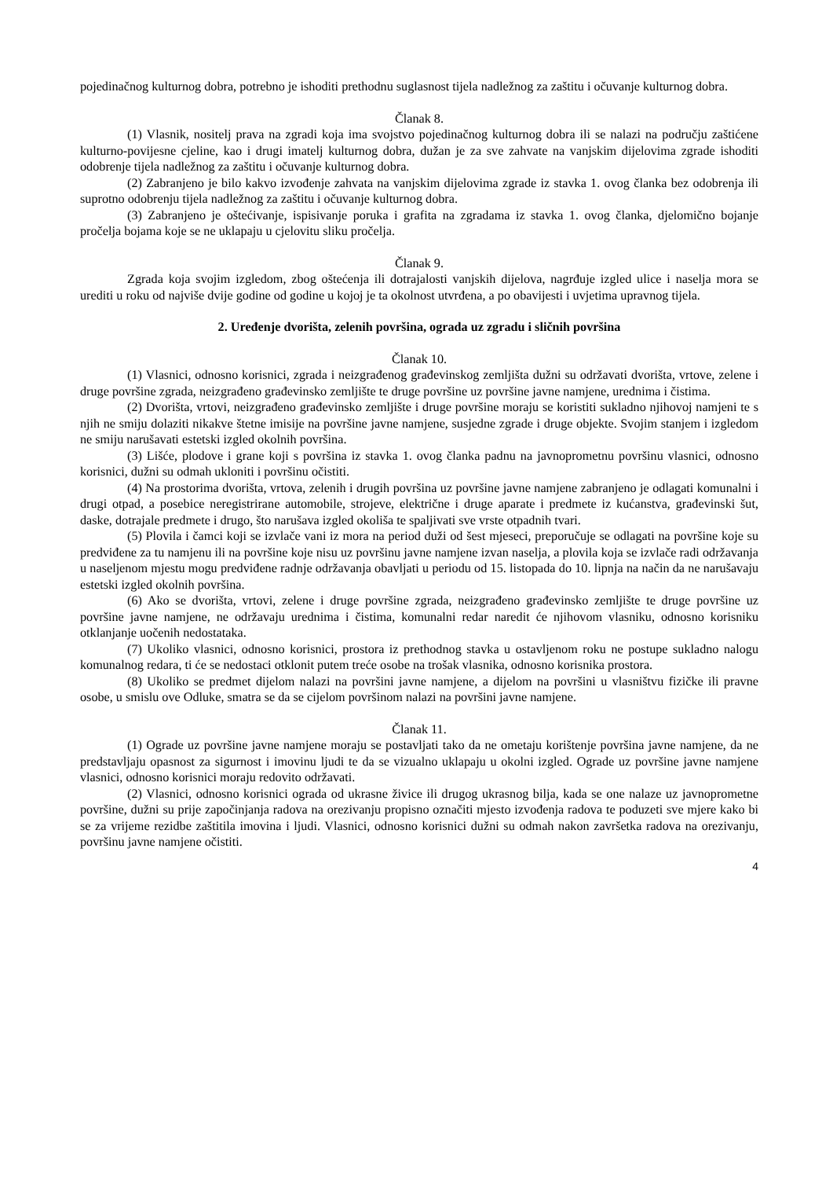pojedinačnog kulturnog dobra, potrebno je ishoditi prethodnu suglasnost tijela nadležnog za zaštitu i očuvanje kulturnog dobra.
Članak 8.
(1) Vlasnik, nositelj prava na zgradi koja ima svojstvo pojedinačnog kulturnog dobra ili se nalazi na području zaštićene kulturno-povijesne cjeline, kao i drugi imatelj kulturnog dobra, dužan je za sve zahvate na vanjskim dijelovima zgrade ishoditi odobrenje tijela nadležnog za zaštitu i očuvanje kulturnog dobra.
(2) Zabranjeno je bilo kakvo izvođenje zahvata na vanjskim dijelovima zgrade iz stavka 1. ovog članka bez odobrenja ili suprotno odobrenju tijela nadležnog za zaštitu i očuvanje kulturnog dobra.
(3) Zabranjeno je oštećivanje, ispisivanje poruka i grafita na zgradama iz stavka 1. ovog članka, djelomično bojanje pročelja bojama koje se ne uklapaju u cjelovitu sliku pročelja.
Članak 9.
Zgrada koja svojim izgledom, zbog oštećenja ili dotrajalosti vanjskih dijelova, nagrđuje izgled ulice i naselja mora se urediti u roku od najviše dvije godine od godine u kojoj je ta okolnost utvrđena, a po obavijesti i uvjetima upravnog tijela.
2. Uređenje dvorišta, zelenih površina, ograda uz zgradu i sličnih površina
Članak 10.
(1) Vlasnici, odnosno korisnici, zgrada i neizgrađenog građevinskog zemljišta dužni su održavati dvorišta, vrtove, zelene i druge površine zgrada, neizgrađeno građevinsko zemljište te druge površine uz površine javne namjene, urednima i čistima.
(2) Dvorišta, vrtovi, neizgrađeno građevinsko zemljište i druge površine moraju se koristiti sukladno njihovoj namjeni te s njih ne smiju dolaziti nikakve štetne imisije na površine javne namjene, susjedne zgrade i druge objekte. Svojim stanjem i izgledom ne smiju narušavati estetski izgled okolnih površina.
(3) Lišće, plodove i grane koji s površina iz stavka 1. ovog članka padnu na javnoprometnu površinu vlasnici, odnosno korisnici, dužni su odmah ukloniti i površinu očistiti.
(4) Na prostorima dvorišta, vrtova, zelenih i drugih površina uz površine javne namjene zabranjeno je odlagati komunalni i drugi otpad, a posebice neregistrirane automobile, strojeve, električne i druge aparate i predmete iz kućanstva, građevinski šut, daske, dotrajale predmete i drugo, što narušava izgled okoliša te spaljivati sve vrste otpadnih tvari.
(5) Plovila i čamci koji se izvlače vani iz mora na period duži od šest mjeseci, preporučuje se odlagati na površine koje su predviđene za tu namjenu ili na površine koje nisu uz površinu javne namjene izvan naselja, a plovila koja se izvlače radi održavanja u naseljenom mjestu mogu predviđene radnje održavanja obavljati u periodu od 15. listopada do 10. lipnja na način da ne narušavaju estetski izgled okolnih površina.
(6) Ako se dvorišta, vrtovi, zelene i druge površine zgrada, neizgrađeno građevinsko zemljište te druge površine uz površine javne namjene, ne održavaju urednima i čistima, komunalni redar naredit će njihovom vlasniku, odnosno korisniku otklanjanje uočenih nedostataka.
(7) Ukoliko vlasnici, odnosno korisnici, prostora iz prethodnog stavka u ostavljenom roku ne postupe sukladno nalogu komunalnog redara, ti će se nedostaci otklonit putem treće osobe na trošak vlasnika, odnosno korisnika prostora.
(8) Ukoliko se predmet dijelom nalazi na površini javne namjene, a dijelom na površini u vlasništvu fizičke ili pravne osobe, u smislu ove Odluke, smatra se da se cijelom površinom nalazi na površini javne namjene.
Članak 11.
(1) Ograde uz površine javne namjene moraju se postavljati tako da ne ometaju korištenje površina javne namjene, da ne predstavljaju opasnost za sigurnost i imovinu ljudi te da se vizualno uklapaju u okolni izgled. Ograde uz površine javne namjene vlasnici, odnosno korisnici moraju redovito održavati.
(2) Vlasnici, odnosno korisnici ograda od ukrasne živice ili drugog ukrasnog bilja, kada se one nalaze uz javnoprometne površine, dužni su prije započinjanja radova na orezivanju propisno označiti mjesto izvođenja radova te poduzeti sve mjere kako bi se za vrijeme rezidbe zaštitila imovina i ljudi. Vlasnici, odnosno korisnici dužni su odmah nakon završetka radova na orezivanju, površinu javne namjene očistiti.
4